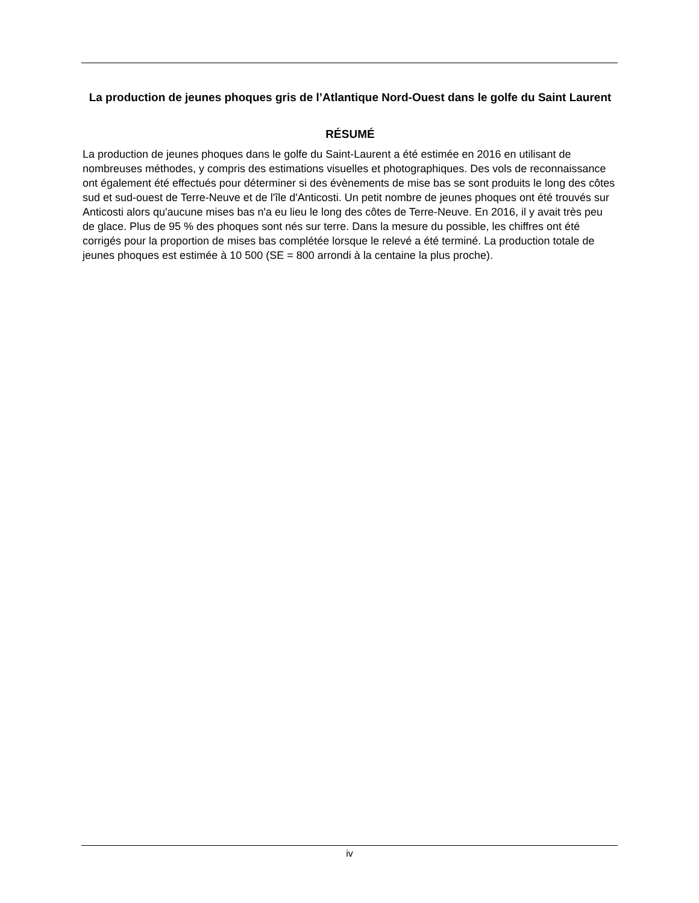La production de jeunes phoques gris de l’Atlantique Nord-Ouest dans le golfe du Saint Laurent
RÉSUMÉ
La production de jeunes phoques dans le golfe du Saint-Laurent a été estimée en 2016 en utilisant de nombreuses méthodes, y compris des estimations visuelles et photographiques. Des vols de reconnaissance ont également été effectués pour déterminer si des évènements de mise bas se sont produits le long des côtes sud et sud-ouest de Terre-Neuve et de l'île d'Anticosti. Un petit nombre de jeunes phoques ont été trouvés sur Anticosti alors qu'aucune mises bas n'a eu lieu le long des côtes de Terre-Neuve. En 2016, il y avait très peu de glace. Plus de 95 % des phoques sont nés sur terre. Dans la mesure du possible, les chiffres ont été corrigés pour la proportion de mises bas complétée lorsque le relevé a été terminé. La production totale de jeunes phoques est estimée à 10 500 (SE = 800 arrondi à la centaine la plus proche).
iv